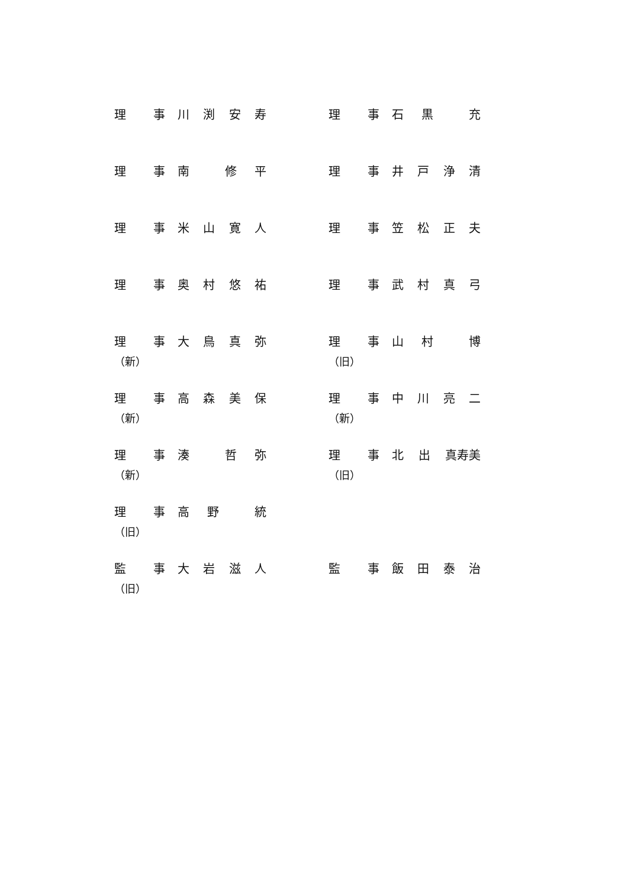理 事 川渕安寿 理 事 石黒 充
理 事 南 修平 理 事 井戸浄清
理 事 米山寛人 理 事 笠松正夫
理 事 奥村悠祐 理 事 武村真弓
理 事 大鳥真弥
（新）
理 事 山村 博
（旧）
理 事 高森美保
（新）
理 事 中川亮二
（新）
理 事 湊 哲弥
（新）
理 事 北出 真寿美
（旧）
理 事 高野 統
（旧）
監 事 大岩滋人
（旧）
監 事 飯田泰治